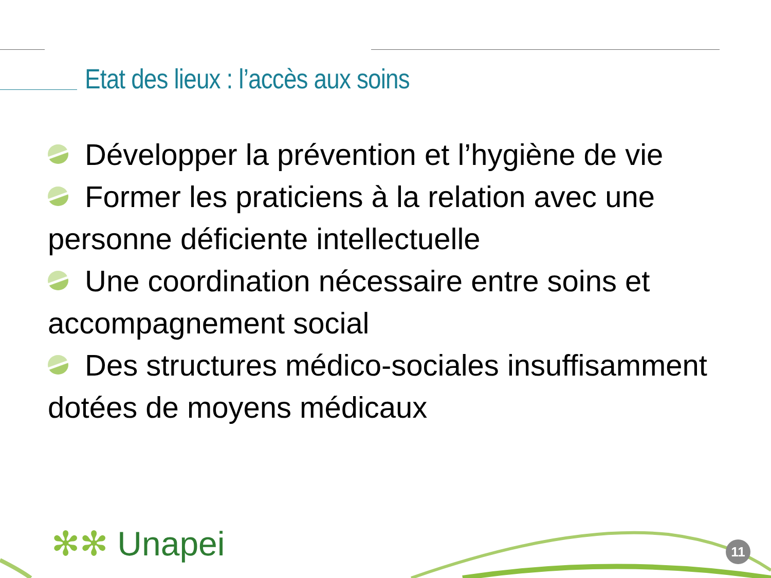Etat des lieux : l’accès aux soins
Développer la prévention et l’hygiène de vie
Former les praticiens à la relation avec une personne déficiente intellectuelle
Une coordination nécessaire entre soins et accompagnement social
Des structures médico-sociales insuffisamment dotées de moyens médicaux
✻✻ Unapei 11